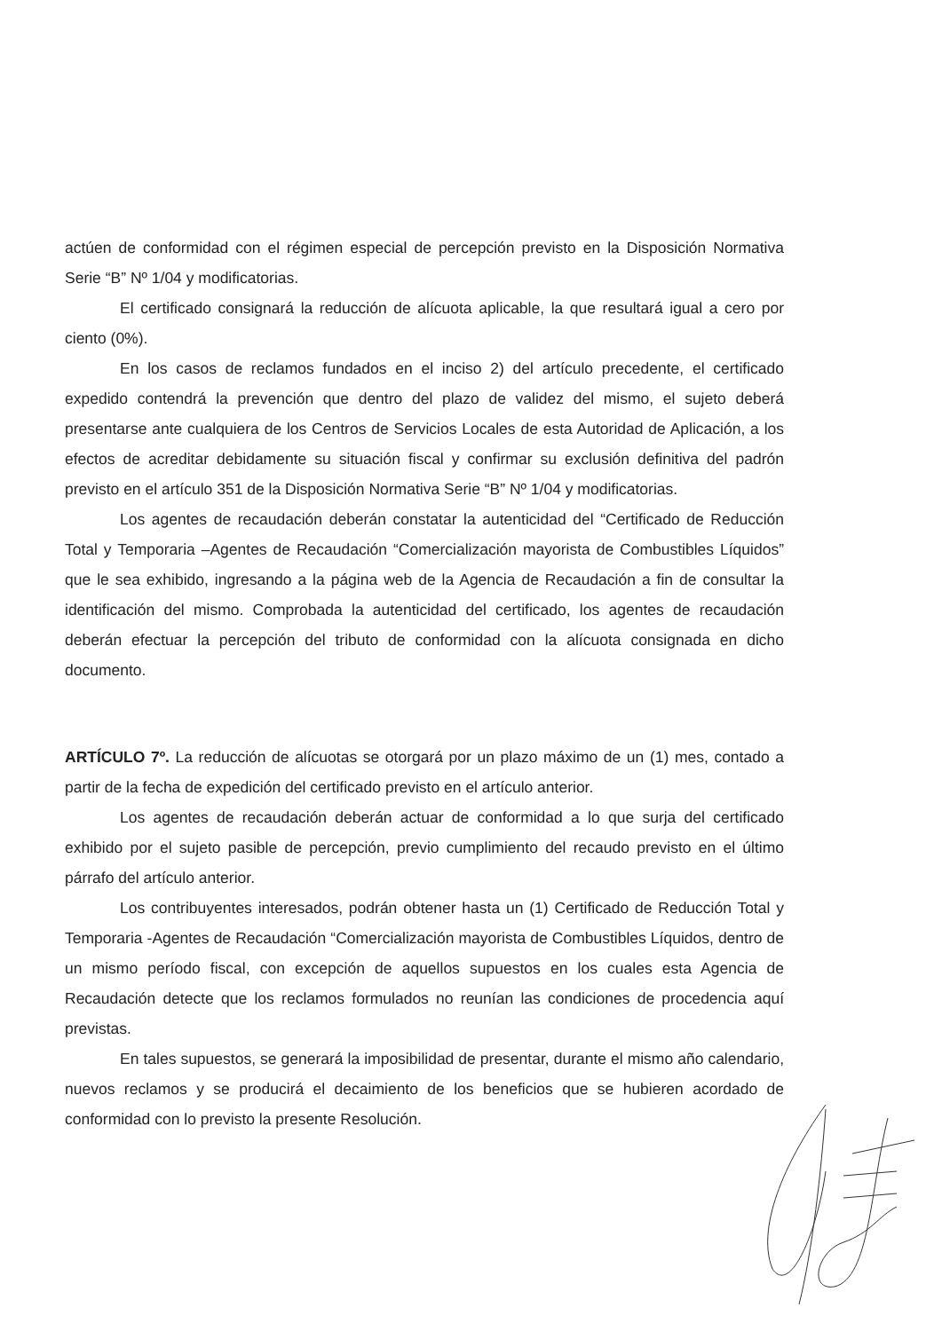actúen de conformidad con el régimen especial de percepción previsto en la Disposición Normativa Serie “B” Nº 1/04 y modificatorias.
El certificado consignará la reducción de alícuota aplicable, la que resultará igual a cero por ciento (0%).
En los casos de reclamos fundados en el inciso 2) del artículo precedente, el certificado expedido contendrá la prevención que dentro del plazo de validez del mismo, el sujeto deberá presentarse ante cualquiera de los Centros de Servicios Locales de esta Autoridad de Aplicación, a los efectos de acreditar debidamente su situación fiscal y confirmar su exclusión definitiva del padrón previsto en el artículo 351 de la Disposición Normativa Serie “B” Nº 1/04 y modificatorias.
Los agentes de recaudación deberán constatar la autenticidad del “Certificado de Reducción Total y Temporaria –Agentes de Recaudación “Comercialización mayorista de Combustibles Líquidos” que le sea exhibido, ingresando a la página web de la Agencia de Recaudación a fin de consultar la identificación del mismo. Comprobada la autenticidad del certificado, los agentes de recaudación deberán efectuar la percepción del tributo de conformidad con la alícuota consignada en dicho documento.
ARTÍCULO 7º. La reducción de alícuotas se otorgará por un plazo máximo de un (1) mes, contado a partir de la fecha de expedición del certificado previsto en el artículo anterior.
Los agentes de recaudación deberán actuar de conformidad a lo que surja del certificado exhibido por el sujeto pasible de percepción, previo cumplimiento del recaudo previsto en el último párrafo del artículo anterior.
Los contribuyentes interesados, podrán obtener hasta un (1) Certificado de Reducción Total y Temporaria -Agentes de Recaudación “Comercialización mayorista de Combustibles Líquidos, dentro de un mismo período fiscal, con excepción de aquellos supuestos en los cuales esta Agencia de Recaudación detecte que los reclamos formulados no reunían las condiciones de procedencia aquí previstas.
En tales supuestos, se generará la imposibilidad de presentar, durante el mismo año calendario, nuevos reclamos y se producirá el decaimiento de los beneficios que se hubieren acordado de conformidad con lo previsto la presente Resolución.